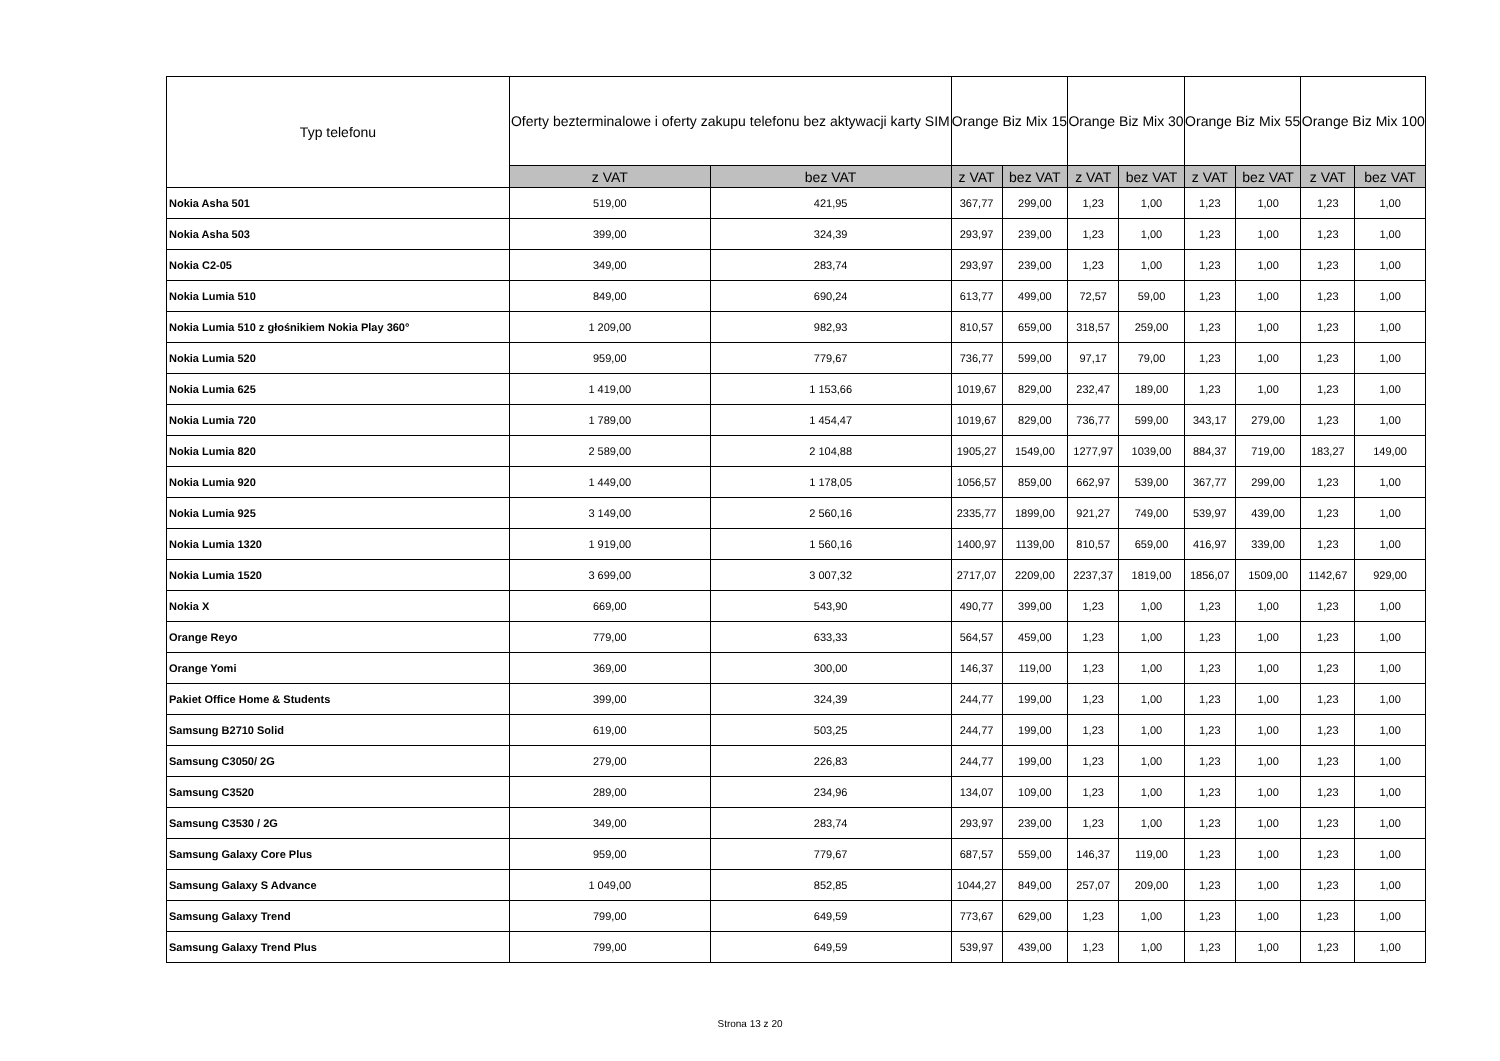| Typ telefonu | Oferty bezterminalowe i oferty zakupu telefonu bez aktywacji karty SIM | | Orange Biz Mix 15 | | Orange Biz Mix 30 | | Orange Biz Mix 55 | | Orange Biz Mix 100 | |
| --- | --- | --- | --- | --- | --- | --- | --- | --- | --- | --- |
| | z VAT | bez VAT | z VAT | bez VAT | z VAT | bez VAT | z VAT | bez VAT | z VAT | bez VAT |
| Nokia Asha 501 | 519,00 | 421,95 | 367,77 | 299,00 | 1,23 | 1,00 | 1,23 | 1,00 | 1,23 | 1,00 |
| Nokia Asha 503 | 399,00 | 324,39 | 293,97 | 239,00 | 1,23 | 1,00 | 1,23 | 1,00 | 1,23 | 1,00 |
| Nokia C2-05 | 349,00 | 283,74 | 293,97 | 239,00 | 1,23 | 1,00 | 1,23 | 1,00 | 1,23 | 1,00 |
| Nokia Lumia 510 | 849,00 | 690,24 | 613,77 | 499,00 | 72,57 | 59,00 | 1,23 | 1,00 | 1,23 | 1,00 |
| Nokia Lumia 510 z głośnikiem Nokia Play 360° | 1 209,00 | 982,93 | 810,57 | 659,00 | 318,57 | 259,00 | 1,23 | 1,00 | 1,23 | 1,00 |
| Nokia Lumia 520 | 959,00 | 779,67 | 736,77 | 599,00 | 97,17 | 79,00 | 1,23 | 1,00 | 1,23 | 1,00 |
| Nokia Lumia 625 | 1 419,00 | 1 153,66 | 1019,67 | 829,00 | 232,47 | 189,00 | 1,23 | 1,00 | 1,23 | 1,00 |
| Nokia Lumia 720 | 1 789,00 | 1 454,47 | 1019,67 | 829,00 | 736,77 | 599,00 | 343,17 | 279,00 | 1,23 | 1,00 |
| Nokia Lumia 820 | 2 589,00 | 2 104,88 | 1905,27 | 1549,00 | 1277,97 | 1039,00 | 884,37 | 719,00 | 183,27 | 149,00 |
| Nokia Lumia 920 | 1 449,00 | 1 178,05 | 1056,57 | 859,00 | 662,97 | 539,00 | 367,77 | 299,00 | 1,23 | 1,00 |
| Nokia Lumia 925 | 3 149,00 | 2 560,16 | 2335,77 | 1899,00 | 921,27 | 749,00 | 539,97 | 439,00 | 1,23 | 1,00 |
| Nokia Lumia 1320 | 1 919,00 | 1 560,16 | 1400,97 | 1139,00 | 810,57 | 659,00 | 416,97 | 339,00 | 1,23 | 1,00 |
| Nokia Lumia 1520 | 3 699,00 | 3 007,32 | 2717,07 | 2209,00 | 2237,37 | 1819,00 | 1856,07 | 1509,00 | 1142,67 | 929,00 |
| Nokia X | 669,00 | 543,90 | 490,77 | 399,00 | 1,23 | 1,00 | 1,23 | 1,00 | 1,23 | 1,00 |
| Orange Reyo | 779,00 | 633,33 | 564,57 | 459,00 | 1,23 | 1,00 | 1,23 | 1,00 | 1,23 | 1,00 |
| Orange Yomi | 369,00 | 300,00 | 146,37 | 119,00 | 1,23 | 1,00 | 1,23 | 1,00 | 1,23 | 1,00 |
| Pakiet Office Home & Students | 399,00 | 324,39 | 244,77 | 199,00 | 1,23 | 1,00 | 1,23 | 1,00 | 1,23 | 1,00 |
| Samsung B2710 Solid | 619,00 | 503,25 | 244,77 | 199,00 | 1,23 | 1,00 | 1,23 | 1,00 | 1,23 | 1,00 |
| Samsung C3050/ 2G | 279,00 | 226,83 | 244,77 | 199,00 | 1,23 | 1,00 | 1,23 | 1,00 | 1,23 | 1,00 |
| Samsung C3520 | 289,00 | 234,96 | 134,07 | 109,00 | 1,23 | 1,00 | 1,23 | 1,00 | 1,23 | 1,00 |
| Samsung C3530 / 2G | 349,00 | 283,74 | 293,97 | 239,00 | 1,23 | 1,00 | 1,23 | 1,00 | 1,23 | 1,00 |
| Samsung Galaxy Core Plus | 959,00 | 779,67 | 687,57 | 559,00 | 146,37 | 119,00 | 1,23 | 1,00 | 1,23 | 1,00 |
| Samsung Galaxy S Advance | 1 049,00 | 852,85 | 1044,27 | 849,00 | 257,07 | 209,00 | 1,23 | 1,00 | 1,23 | 1,00 |
| Samsung Galaxy Trend | 799,00 | 649,59 | 773,67 | 629,00 | 1,23 | 1,00 | 1,23 | 1,00 | 1,23 | 1,00 |
| Samsung Galaxy Trend Plus | 799,00 | 649,59 | 539,97 | 439,00 | 1,23 | 1,00 | 1,23 | 1,00 | 1,23 | 1,00 |
Strona 13 z 20